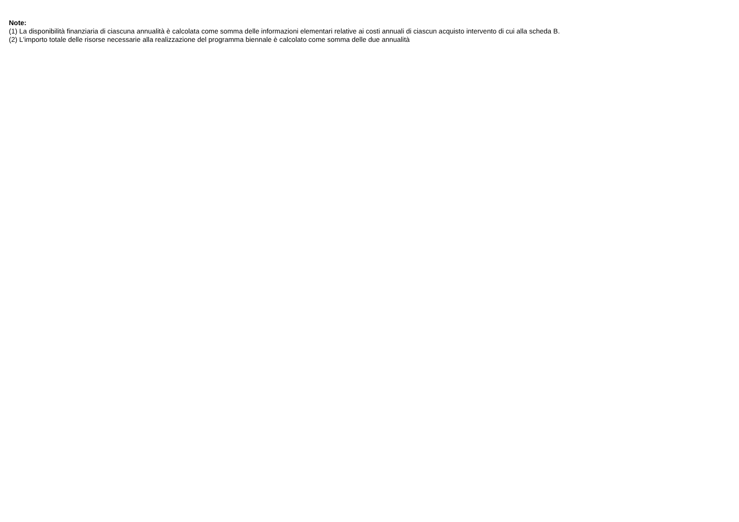Note:
(1) La disponibilità finanziaria di ciascuna annualità è calcolata come somma delle informazioni elementari relative ai costi annuali di ciascun acquisto intervento di cui alla scheda B.
(2) L'importo totale delle risorse necessarie alla realizzazione del programma biennale è calcolato come somma delle due annualità